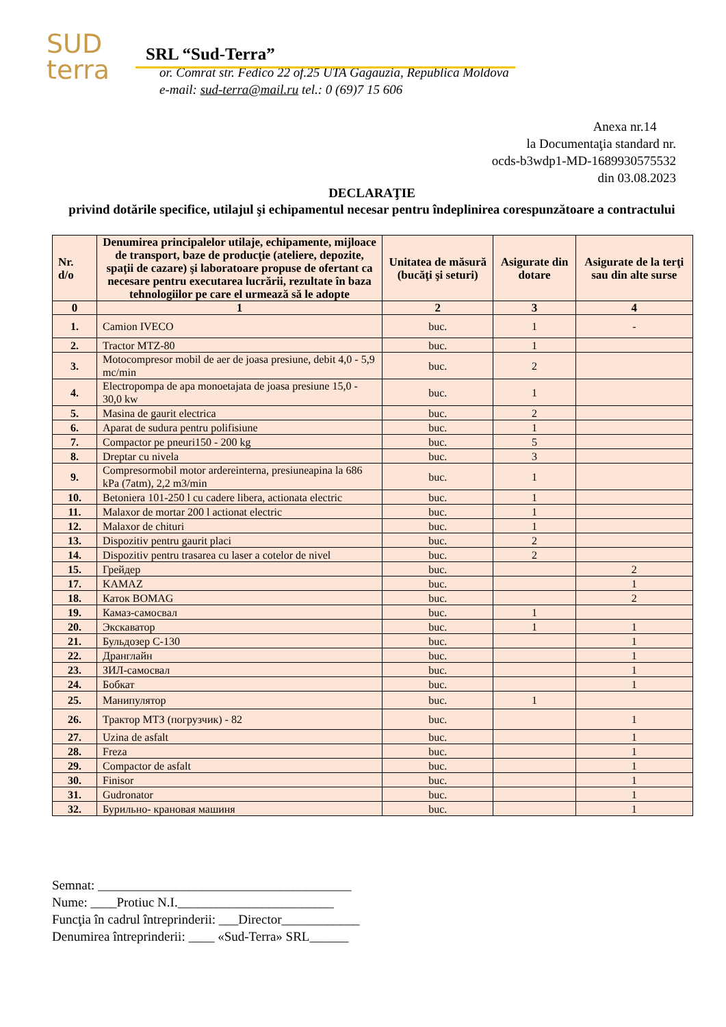SUD
terra
SRL “Sud-Terra”
or. Comrat str. Fedico 22 of.25 UTA Gagauzia, Republica Moldova
e-mail: sud-terra@mail.ru tel.: 0 (69)7 15 606
Anexa nr.14
la Documentaţia standard nr.
ocds-b3wdp1-MD-1689930575532
din 03.08.2023
DECLARAŢIE
privind dotările specifice, utilajul şi echipamentul necesar pentru îndeplinirea corespunzătoare a contractului
| Nr. d/o | Denumirea principalelor utilaje, echipamente, mijloace de transport, baze de producţie (ateliere, depozite, spaţii de cazare) şi laboratoare propuse de ofertant ca necesare pentru executarea lucrării, rezultate în baza tehnologiilor pe care el urmează să le adopte | Unitatea de măsură (bucăţi şi seturi) | Asigurate din dotare | Asigurate de la terţi sau din alte surse |
| --- | --- | --- | --- | --- |
| 0 | 1 | 2 | 3 | 4 |
| 1. | Camion IVECO | buc. | 1 | - |
| 2. | Tractor MTZ-80 | buc. | 1 | |
| 3. | Motocompresor mobil de aer de joasa presiune, debit 4,0 - 5,9 mc/min | buc. | 2 | |
| 4. | Electropompa de apa monoetajata de joasa presiune 15,0 - 30,0 kw | buc. | 1 | |
| 5. | Masina de gaurit electrica | buc. | 2 | |
| 6. | Aparat de sudura pentru polifisiune | buc. | 1 | |
| 7. | Compactor pe pneuri150 - 200 kg | buc. | 5 | |
| 8. | Dreptar cu nivela | buc. | 3 | |
| 9. | Compresormobil motor ardereinterna, presiuneapina la 686 kPa (7atm), 2,2 m3/min | buc. | 1 | |
| 10. | Betoniera 101-250 l cu cadere libera, actionata electric | buc. | 1 | |
| 11. | Malaxor de mortar 200 l actionat electric | buc. | 1 | |
| 12. | Malaxor de chituri | buc. | 1 | |
| 13. | Dispozitiv pentru gaurit placi | buc. | 2 | |
| 14. | Dispozitiv pentru trasarea cu laser a cotelor de nivel | buc. | 2 | |
| 15. | Грейдер | buc. | | 2 |
| 17. | KAMAZ | buc. | | 1 |
| 18. | Каток BOMAG | buc. | | 2 |
| 19. | Камаз-самосвал | buc. | 1 | |
| 20. | Экскаватор | buc. | 1 | 1 |
| 21. | Бульдозер С-130 | buc. | | 1 |
| 22. | Дранглайн | buc. | | 1 |
| 23. | ЗИЛ-самосвал | buc. | | 1 |
| 24. | Бобкат | buc. | | 1 |
| 25. | Манипулятор | buc. | 1 | |
| 26. | Трактор МТЗ (погрузчик) - 82 | buc. | | 1 |
| 27. | Uzina de asfalt | buc. | | 1 |
| 28. | Freza | buc. | | 1 |
| 29. | Compactor de asfalt | buc. | | 1 |
| 30. | Finisor | buc. | | 1 |
| 31. | Gudronator | buc. | | 1 |
| 32. | Бурильно- крановая машиня | buc. | | 1 |
Semnat: _______________________________________
Nume: ____Protiuc N.I.________________________
Funcţia în cadrul întreprinderii: ___Director____________
Denumirea întreprinderii: ____ «Sud-Terra» SRL______